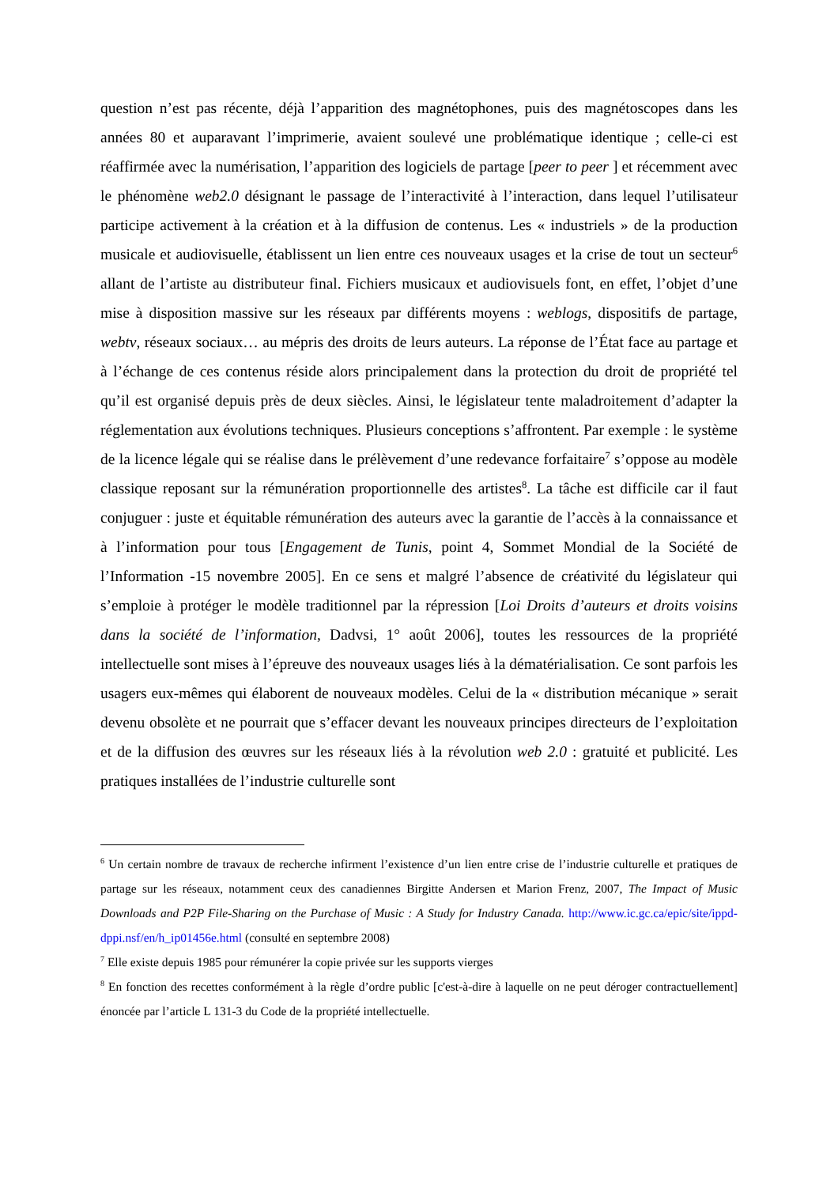question n’est pas récente, déjà l’apparition des magnétophones, puis des magnétoscopes dans les années 80 et auparavant l’imprimerie, avaient soulevé une problématique identique ; celle-ci est réaffirmée avec la numérisation, l’apparition des logiciels de partage [peer to peer ] et récemment avec le phénomène web2.0 désignant le passage de l’interactivité à l’interaction, dans lequel l’utilisateur participe activement à la création et à la diffusion de contenus. Les « industriels » de la production musicale et audiovisuelle, établissent un lien entre ces nouveaux usages et la crise de tout un secteur<sup>6</sup> allant de l’artiste au distributeur final. Fichiers musicaux et audiovisuels font, en effet, l’objet d’une mise à disposition massive sur les réseaux par différents moyens : weblogs, dispositifs de partage, webtv, réseaux sociaux… au mépris des droits de leurs auteurs. La réponse de l’État face au partage et à l’échange de ces contenus réside alors principalement dans la protection du droit de propriété tel qu’il est organisé depuis près de deux siècles. Ainsi, le législateur tente maladroitement d’adapter la réglementation aux évolutions techniques. Plusieurs conceptions s’affrontent. Par exemple : le système de la licence légale qui se réalise dans le prélèvement d’une redevance forfaitaire<sup>7</sup> s’oppose au modèle classique reposant sur la rémunération proportionnelle des artistes<sup>8</sup>. La tâche est difficile car il faut conjuguer : juste et équitable rémunération des auteurs avec la garantie de l’accès à la connaissance et à l’information pour tous [Engagement de Tunis, point 4, Sommet Mondial de la Société de l’Information -15 novembre 2005]. En ce sens et malgré l’absence de créativité du législateur qui s’emploie à protéger le modèle traditionnel par la répression [Loi Droits d’auteurs et droits voisins dans la société de l’information, Dadvsi, 1° août 2006], toutes les ressources de la propriété intellectuelle sont mises à l’épreuve des nouveaux usages liés à la dématérialisation. Ce sont parfois les usagers eux-mêmes qui élaborent de nouveaux modèles. Celui de la « distribution mécanique » serait devenu obsolète et ne pourrait que s’effacer devant les nouveaux principes directeurs de l’exploitation et de la diffusion des œuvres sur les réseaux liés à la révolution web 2.0 : gratuité et publicité. Les pratiques installées de l’industrie culturelle sont
<sup>6</sup> Un certain nombre de travaux de recherche infirment l’existence d’un lien entre crise de l’industrie culturelle et pratiques de partage sur les réseaux, notamment ceux des canadiennes Birgitte Andersen et Marion Frenz, 2007, The Impact of Music Downloads and P2P File-Sharing on the Purchase of Music : A Study for Industry Canada. http://www.ic.gc.ca/epic/site/ippd-dppi.nsf/en/h_ip01456e.html (consulté en septembre 2008)
<sup>7</sup> Elle existe depuis 1985 pour rémunérer la copie privée sur les supports vierges
<sup>8</sup> En fonction des recettes conformément à la règle d’ordre public [c'est-à-dire à laquelle on ne peut déroger contractuellement] énoncée par l’article L 131-3 du Code de la propriété intellectuelle.